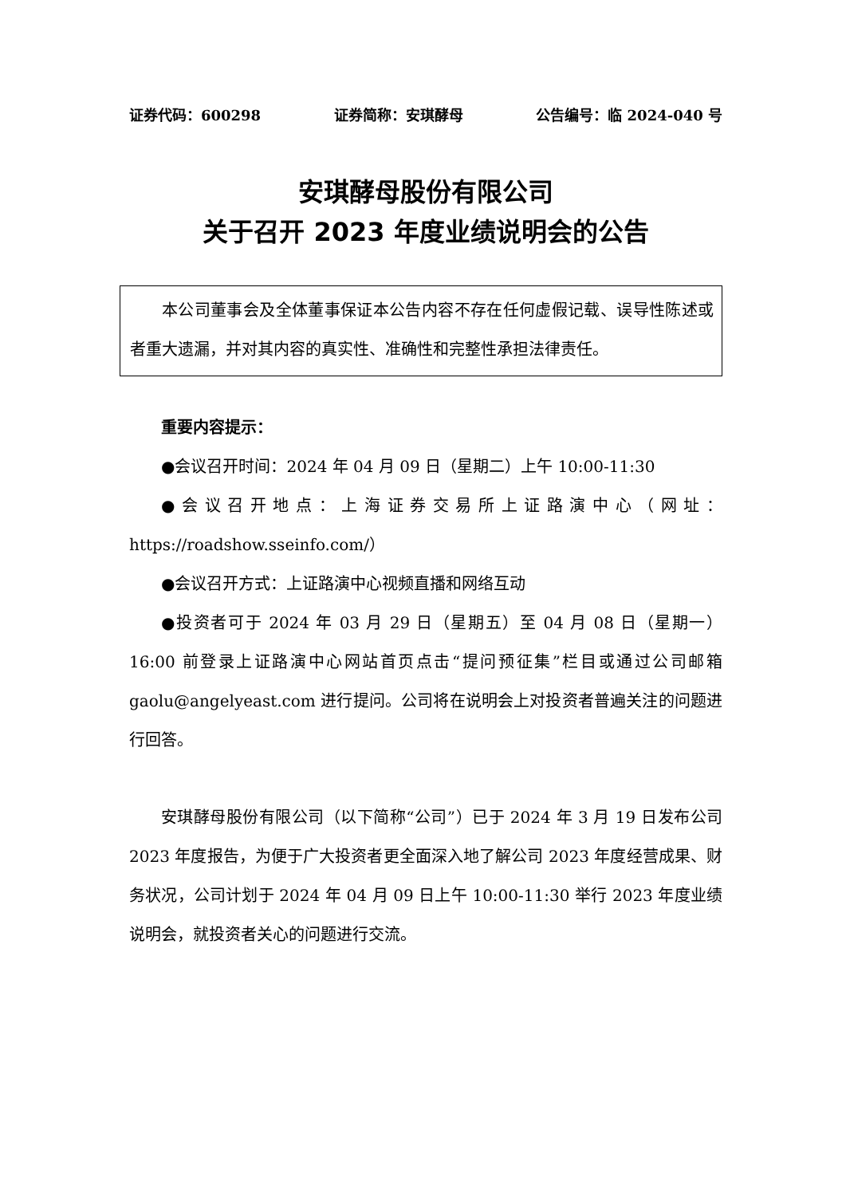证券代码：600298 证券简称：安琪酵母 公告编号：临 2024-040 号
安琪酵母股份有限公司
关于召开 2023 年度业绩说明会的公告
本公司董事会及全体董事保证本公告内容不存在任何虚假记载、误导性陈述或者重大遗漏，并对其内容的真实性、准确性和完整性承担法律责任。
重要内容提示：
●会议召开时间：2024 年 04 月 09 日（星期二）上午 10:00-11:30
●会议召开地点：上海证券交易所上证路演中心（网址：https://roadshow.sseinfo.com/）
●会议召开方式：上证路演中心视频直播和网络互动
●投资者可于 2024 年 03 月 29 日（星期五）至 04 月 08 日（星期一）16:00 前登录上证路演中心网站首页点击“提问预征集”栏目或通过公司邮箱 gaolu@angelyeast.com 进行提问。公司将在说明会上对投资者普遍关注的问题进行回答。
安琪酵母股份有限公司（以下简称“公司”）已于 2024 年 3 月 19 日发布公司 2023 年度报告，为便于广大投资者更全面深入地了解公司 2023 年度经营成果、财务状况，公司计划于 2024 年 04 月 09 日上午 10:00-11:30 举行 2023 年度业绩说明会，就投资者关心的问题进行交流。